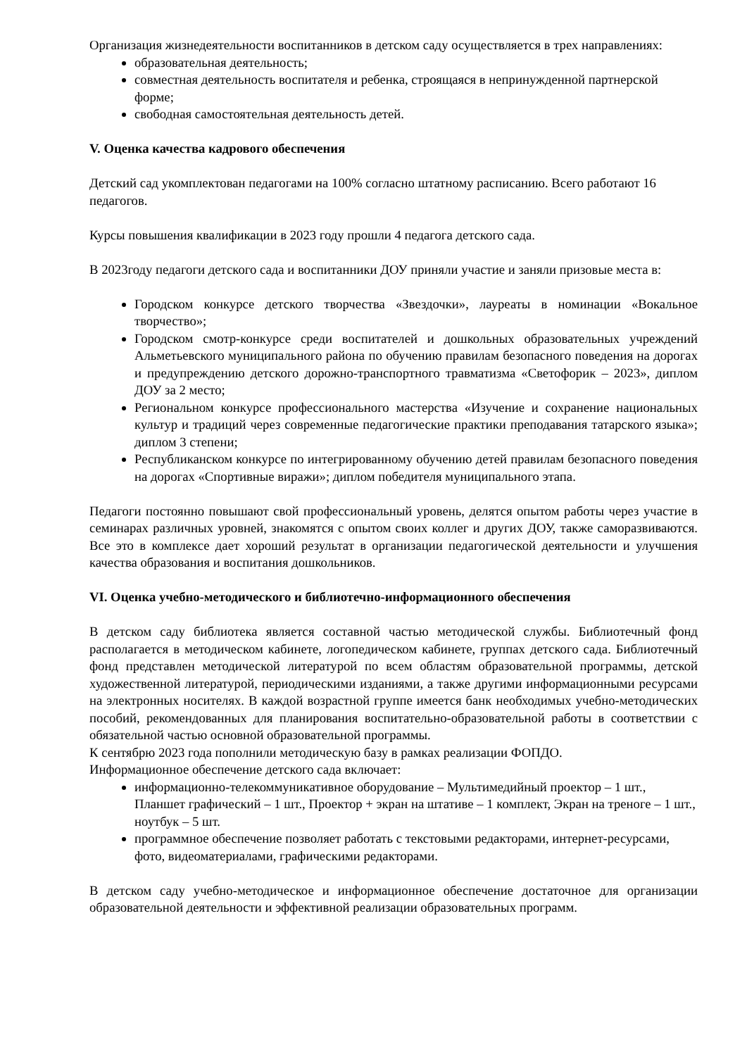Организация жизнедеятельности воспитанников в детском саду осуществляется в трех направлениях:
образовательная деятельность;
совместная деятельность воспитателя и ребенка, строящаяся в непринужденной партнерской форме;
свободная самостоятельная деятельность детей.
V. Оценка качества кадрового обеспечения
Детский сад укомплектован педагогами на 100% согласно штатному расписанию. Всего работают 16 педагогов.
Курсы повышения квалификации в 2023 году прошли 4 педагога детского сада.
В 2023году педагоги детского сада и воспитанники ДОУ приняли участие и заняли призовые места в:
Городском конкурсе детского творчества «Звездочки», лауреаты в номинации «Вокальное творчество»;
Городском смотр-конкурсе среди воспитателей и дошкольных образовательных учреждений Альметьевского муниципального района по обучению правилам безопасного поведения на дорогах и предупреждению детского дорожно-транспортного травматизма «Светофорик – 2023», диплом ДОУ за 2 место;
Региональном конкурсе профессионального мастерства «Изучение и сохранение национальных культур и традиций через современные педагогические практики преподавания татарского языка»; диплом 3 степени;
Республиканском конкурсе по интегрированному обучению детей правилам безопасного поведения на дорогах «Спортивные виражи»; диплом победителя муниципального этапа.
Педагоги постоянно повышают свой профессиональный уровень, делятся опытом работы через участие в семинарах различных уровней, знакомятся с опытом своих коллег и других ДОУ, также саморазвиваются. Все это в комплексе дает хороший результат в организации педагогической деятельности и улучшения качества образования и воспитания дошкольников.
VI. Оценка учебно-методического и библиотечно-информационного обеспечения
В детском саду библиотека является составной частью методической службы. Библиотечный фонд располагается в методическом кабинете, логопедическом кабинете, группах детского сада. Библиотечный фонд представлен методической литературой по всем областям образовательной программы, детской художественной литературой, периодическими изданиями, а также другими информационными ресурсами на электронных носителях. В каждой возрастной группе имеется банк необходимых учебно-методических пособий, рекомендованных для планирования воспитательно-образовательной работы в соответствии с обязательной частью основной образовательной программы.
К сентябрю 2023 года пополнили методическую базу в рамках реализации ФОПДО.
Информационное обеспечение детского сада включает:
информационно-телекоммуникативное оборудование – Мультимедийный проектор – 1 шт., Планшет графический – 1 шт., Проектор + экран на штативе – 1 комплект, Экран на треноге – 1 шт., ноутбук – 5 шт.
программное обеспечение позволяет работать с текстовыми редакторами, интернет-ресурсами, фото, видеоматериалами, графическими редакторами.
В детском саду учебно-методическое и информационное обеспечение достаточное для организации образовательной деятельности и эффективной реализации образовательных программ.